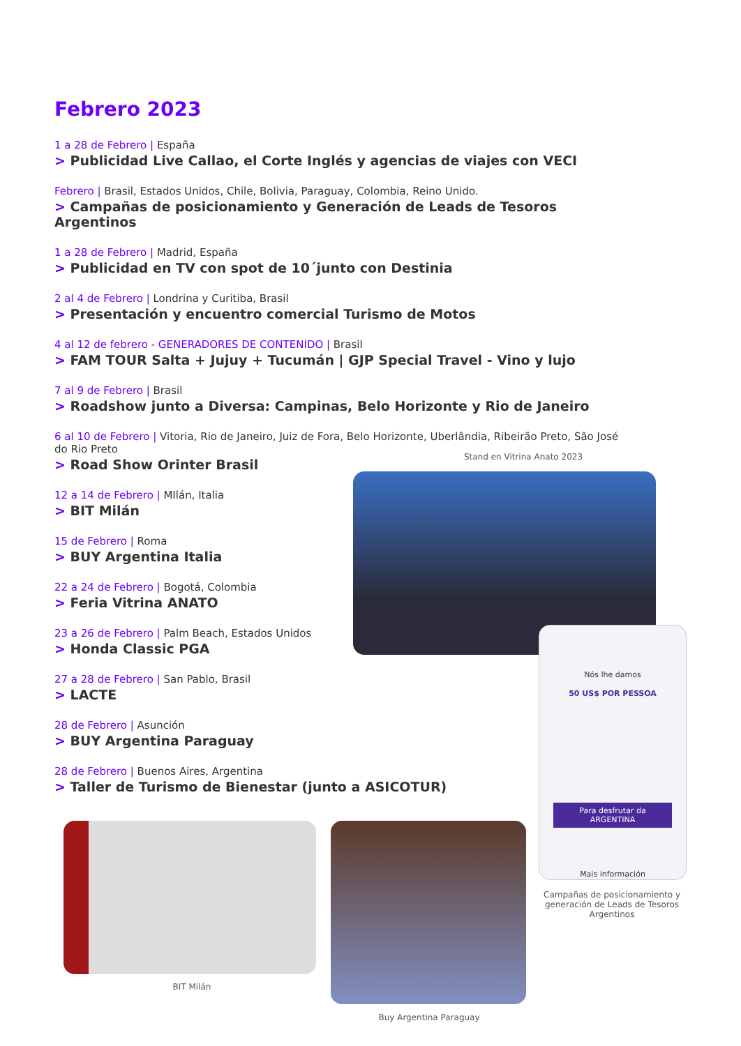Febrero 2023
1 a 28 de Febrero | España
> Publicidad Live Callao, el Corte Inglés y agencias de viajes con VECI
Febrero | Brasil, Estados Unidos, Chile, Bolivia, Paraguay, Colombia, Reino Unido.
> Campañas de posicionamiento y Generación de Leads de Tesoros Argentinos
1 a 28 de Febrero | Madrid, España
> Publicidad en TV con spot de 10´junto con Destinia
2 al 4 de Febrero | Londrina y Curitiba, Brasil
> Presentación y encuentro comercial Turismo de Motos
4 al 12 de febrero - GENERADORES DE CONTENIDO | Brasil
> FAM TOUR Salta + Jujuy + Tucumán | GJP Special Travel - Vino y lujo
7 al 9 de Febrero | Brasil
> Roadshow junto a Diversa: Campinas, Belo Horizonte y Rio de Janeiro
6 al 10 de Febrero | Vitoria, Rio de Janeiro, Juiz de Fora, Belo Horizonte, Uberlândia, Ribeirão Preto, São José do Rio Preto
> Road Show Orinter Brasil
12 a 14 de Febrero | MIlán, Italia
> BIT Milán
15 de Febrero | Roma
> BUY Argentina Italia
22 a 24 de Febrero | Bogotá, Colombia
> Feria Vitrina ANATO
23 a 26 de Febrero | Palm Beach, Estados Unidos
> Honda Classic PGA
27 a 28 de Febrero | San Pablo, Brasil
> LACTE
28 de Febrero | Asunción
> BUY Argentina Paraguay
28 de Febrero | Buenos Aires, Argentina
> Taller de Turismo de Bienestar (junto a ASICOTUR)
Stand en Vitrina Anato 2023
Nós lhe damos
50 US$ POR PESSOA
Para desfrutar da ARGENTINA
Mais información
Campañas de posicionamiento y generación de Leads de Tesoros Argentinos
BIT Milán
Buy Argentina Paraguay